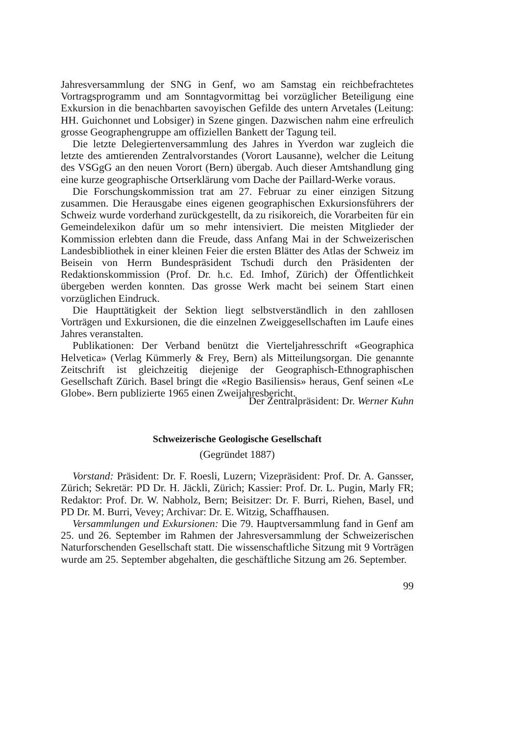Jahresversammlung der SNG in Genf, wo am Samstag ein reichbefrachtetes Vortragsprogramm und am Sonntagvormittag bei vorzüglicher Beteiligung eine Exkursion in die benachbarten savoyischen Gefilde des untern Arvetales (Leitung: HH. Guichonnet und Lobsiger) in Szene gingen. Dazwischen nahm eine erfreulich grosse Geographengruppe am offiziellen Bankett der Tagung teil.
Die letzte Delegiertenversammlung des Jahres in Yverdon war zugleich die letzte des amtierenden Zentralvorstandes (Vorort Lausanne), welcher die Leitung des VSGgG an den neuen Vorort (Bern) übergab. Auch dieser Amtshandlung ging eine kurze geographische Ortserklärung vom Dache der Paillard-Werke voraus.
Die Forschungskommission trat am 27. Februar zu einer einzigen Sitzung zusammen. Die Herausgabe eines eigenen geographischen Exkursionsführers der Schweiz wurde vorderhand zurückgestellt, da zu risikoreich, die Vorarbeiten für ein Gemeindelexikon dafür um so mehr intensiviert. Die meisten Mitglieder der Kommission erlebten dann die Freude, dass Anfang Mai in der Schweizerischen Landesbibliothek in einer kleinen Feier die ersten Blätter des Atlas der Schweiz im Beisein von Herrn Bundespräsident Tschudi durch den Präsidenten der Redaktionskommission (Prof. Dr. h.c. Ed. Imhof, Zürich) der Öffentlichkeit übergeben werden konnten. Das grosse Werk macht bei seinem Start einen vorzüglichen Eindruck.
Die Haupttätigkeit der Sektion liegt selbstverständlich in den zahllosen Vorträgen und Exkursionen, die die einzelnen Zweiggesellschaften im Laufe eines Jahres veranstalten.
Publikationen: Der Verband benützt die Vierteljahresschrift «Geographica Helvetica» (Verlag Kümmerly & Frey, Bern) als Mitteilungsorgan. Die genannte Zeitschrift ist gleichzeitig diejenige der Geographisch-Ethnographischen Gesellschaft Zürich. Basel bringt die «Regio Basiliensis» heraus, Genf seinen «Le Globe». Bern publizierte 1965 einen Zweijahresbericht.
Der Zentralpräsident: Dr. Werner Kuhn
Schweizerische Geologische Gesellschaft
(Gegründet 1887)
Vorstand: Präsident: Dr. F. Roesli, Luzern; Vizepräsident: Prof. Dr. A. Gansser, Zürich; Sekretär: PD Dr. H. Jäckli, Zürich; Kassier: Prof. Dr. L. Pugin, Marly FR; Redaktor: Prof. Dr. W. Nabholz, Bern; Beisitzer: Dr. F. Burri, Riehen, Basel, und PD Dr. M. Burri, Vevey; Archivar: Dr. E. Witzig, Schaffhausen.
Versammlungen und Exkursionen: Die 79. Hauptversammlung fand in Genf am 25. und 26. September im Rahmen der Jahresversammlung der Schweizerischen Naturforschenden Gesellschaft statt. Die wissenschaftliche Sitzung mit 9 Vorträgen wurde am 25. September abgehalten, die geschäftliche Sitzung am 26. September.
99